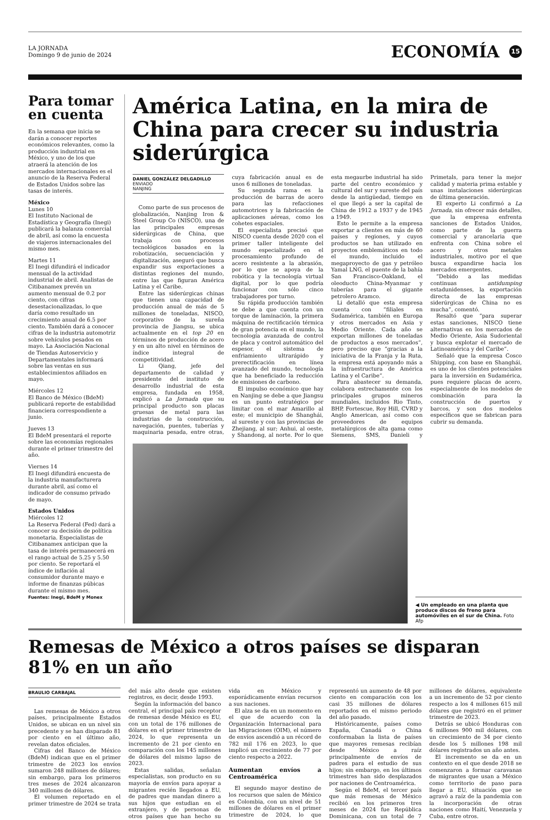LA JORNADA
Domingo 9 de junio de 2024
ECONOMÍA 15
Para tomar en cuenta
En la semana que inicia se darán a conocer reportes económicos relevantes, como la producción industrial en México, y uno de los que atraerá la atención de los mercados internacionales es el anuncio de la Reserva Federal de Estados Unidos sobre las tasas de interés.
México
Lunes 10
El Instituto Nacional de Estadística y Geografía (Inegi) publicará la balanza comercial de abril, así como la encuesta de viajeros internacionales del mismo mes.
Martes 11
El Inegi difundirá el indicador mensual de la actividad industrial de abril. Analistas de Citibanamex prevén un aumento mensual de 0.2 por ciento, con cifras desestacionalizadas, lo que daría como resultado un crecimiento anual de 6.5 por ciento. También dará a conocer cifras de la industria automotriz sobre vehículos pesados en mayo. La Asociación Nacional de Tiendas Autoservicio y Departamentales informará sobre las ventas en sus establecimientos afiliados en mayo.
Miércoles 12
El Banco de México (BdeM) publicará reporte de estabilidad financiera correspondiente a junio.
Jueves 13
El BdeM presentará el reporte sobre las economías regionales durante el primer trimestre del año.
Viernes 14
El Inegi difundirá encuesta de la industria manufacturera durante abril, así como el indicador de consumo privado de mayo.
Estados Unidos
Miércoles 12
La Reserva Federal (Fed) dará a conocer su decisión de política monetaria. Especialistas de Citibanamex anticipan que la tasa de interés permanecerá en el rango actual de 5.25 y 5.50 por ciento. Se reportará el índice de inflación al consumidor durante mayo e informe de finanzas púbicas durante el mismo mes.
Fuentes: Inegi, BdeM y Monex
América Latina, en la mira de China para crecer su industria siderúrgica
DANIEL GONZÁLEZ DELGADILLO
ENVIADO
NANJING
Como parte de sus procesos de globalización, Nanjing Iron & Steel Group Co (NISCO), una de las principales empresas siderúrgicas de China, que trabaja con procesos tecnológicos basados en la robotización, secuenciación y digitalización, aseguró que busca expandir sus exportaciones a distintas regiones del mundo, entre las que figuran América Latina y el Caribe.
Entre las siderúrgicas chinas que tienen una capacidad de producción anual de más de 5 millones de toneladas, NISCO, corporativo de la sureña provincia de Jiangsu, se ubica actualmente en el top 20 en términos de producción de acero y en un alto nivel en términos de índice integral de competitividad.
Li Qiang, jefe del departamento de calidad y presidente del instituto de desarrollo industrial de esta empresa, fundada en 1958, explicó a La Jornada que su principal producto son placas gruesas de metal para las industrias de la construcción, navegación, puentes, tuberías y maquinaria pesada, entre otras, cuya fabricación anual es de unos 6 millones de toneladas.
Su segunda rama es la producción de barras de acero para las refacciones automotrices y la fabricación de aplicaciones aéreas, como los cohetes espaciales.
El especialista precisó que NISCO cuenta desde 2020 con el primer taller inteligente del mundo especializado en el procesamiento profundo de acero resistente a la abrasión, por lo que se apoya de la robótica y la tecnología virtual digital, por lo que podría funcionar con sólo cinco trabajadores por turno.
Su rápida producción también se debe a que cuenta con un torque de laminación, la primera máquina de rectificación térmica de gran potencia en el mundo, la tecnología avanzada de control de placa y control automático del espesor, el sistema de enfriamiento ultrarápido y prerectificación en línea avanzado del mundo, tecnología que ha beneficiado la reducción de emisiones de carbono.
El impulso económico que hay en Nanjing se debe a que Jiangsu es un punto estratégico por limitar con el mar Amarillo al este; el municipio de Shanghái, al sureste y con las provincias de Zhejiang, al sur; Anhui, al oeste, y Shandong, al norte. Por lo que esta megaurbe industrial ha sido parte del centro económico y cultural del sur y sureste del país desde la antigüedad, tiempo en el que llegó a ser la capital de China de 1912 a 1937 y de 1945 a 1949.
Esto le permite a la empresa exportar a clientes en más de 60 países y regiones, y cuyos productos se han utilizado en proyectos emblemáticos en todo el mundo, incluido el megaproyecto de gas y petróleo Yamal LNG, el puente de la bahía San Francisco-Oakland, el oleoducto China-Myanmar y tuberías para el gigante petrolero Aramco.
Li detalló que esta empresa cuenta con “filiales en Sudamérica, también en Europa y otros mercados en Asia y Medio Oriente. Cada año se exportan millones de toneladas de productos a esos mercados”, pero preciso que “gracias a la iniciativa de la Franja y la Ruta, la empresa está apoyando más a la infraestructura de América Latina y el Caribe”.
Para abastecer su demanda, colabora estrechamente con los principales grupos mineros mundiales, incluidos Rio Tinto, BHP, Fortescue, Roy Hill, CVRD y Anglo American, así como con proveedores de equipos metalúrgicos de alta gama como Siemens, SMS, Danieli y Primetals, para tener la mejor calidad y materia prima estable y unas instalaciones siderúrgicas de última generación.
El experto Li confirmó a La Jornada, sin ofrecer más detalles, que la empresa enfrenta sanciones de Estados Unidos, como parte de la guerra comercial y arancelaria que enfrenta con China sobre el acero y otros metales industriales, motivo por el que busca expandirse hacia los mercados emergentes.
“Debido a las medidas continuas antidumping estadunidenses, la exportación directa de las empresas siderúrgicas de China no es mucha”, comentó.
Resaltó que “para superar estas sanciones, NISCO tiene alternativas en los mercados de Medio Oriente, Asia Sudoriental y busca explotar el mercado de Latinoamérica y del Caribe”.
Señaló que la empresa Cosco Shipping, con base en Shanghái, es uno de los clientes potenciales para la inversión en Sudamérica, pues requiere placas de acero, especialmente de los modelos de combinación para la construcción de puertos y barcos, y son dos modelos específicos que se fabrican para cubrir su demanda.
◀ Un empleado en una planta que produce discos de freno para automóviles en el sur de China. Foto Afp
Remesas de México a otros países se disparan 81% en un año
BRAULIO CARBAJAL
Las remesas de México a otros países, principalmente Estados Unidos, se ubican en un nivel sin precedente y se han disparado 81 por ciento en el último año, revelan datos oficiales.
Cifras del Banco de México (BdeM) indican que en el primer trimestre de 2023 los envíos sumaron 248 millones de dólares; sin embargo, para los primeros tres meses de 2024 alcanzaron 340 millones de dólares.
El volumen reportado en el primer trimestre de 2024 se trata del más alto desde que existen registros, es decir, desde 1993.
Según la información del banco central, el principal país receptor de remesas desde México es EU, con un total de 176 millones de dólares en el primer trimestre de 2024, lo que representa un incremento de 21 por ciento en comparación con los 145 millones de dólares del mismo lapso de 2023.
Estas salidas, señalan especialistas, son producto en su mayoría de envíos para apoyar a migrantes recién llegados a EU, de padres que mandan dinero a sus hijos que estudian en el extranjero, y de personas de otros países que han hecho su vida en México y esporádicamente envían recursos a sus naciones.
El alza se da en un momento en el que de acuerdo con la Organización Internacional para las Migraciones (OIM), el número de envíos ascendió a un récord de 782 mil 176 en 2023, lo que implicó un crecimiento de 77 por ciento respecto a 2022.
Aumentan envíos a Centroamérica
El segundo mayor destino de los recursos que salen de México es Colombia, con un nivel de 51 millones de dólares en el primer trimestre de 2024, lo que representó un aumento de 48 por ciento en comparación con los casi 35 millones de dólares reportados en el mismo periodo del año pasado.
Históricamente, países como España, Canadá o China conformaban la lista de países que mayores remesas recibían desde México a raíz principalmente de envíos de padres para el estudio de sus hijos; sin embargo, en los últimos trimestres han sido desplazados por naciones de Centroamérica.
Según el BdeM, el tercer país que más remesas de México recibió en los primeros tres meses de 2024 fue República Dominicana, con un total de 7 millones de dólares, equivalente a un incremento de 52 por ciento respecto a los 4 millones 615 mil dólares que registró en el primer trimestre de 2023.
Detrás se ubicó Honduras con 6 millones 900 mil dólares, con un crecimiento de 34 por ciento desde los 5 millones 198 mil dólares registrados un año antes.
El incremento se da en un contexto en el que desde 2018 se comenzaron a formar caravanas de migrantes que usan a México como territorio de paso para llegar a EU, situación que se agravó a raíz de la pandemia con la incorporación de otras naciones como Haití, Venezuela y Cuba, entre otros.